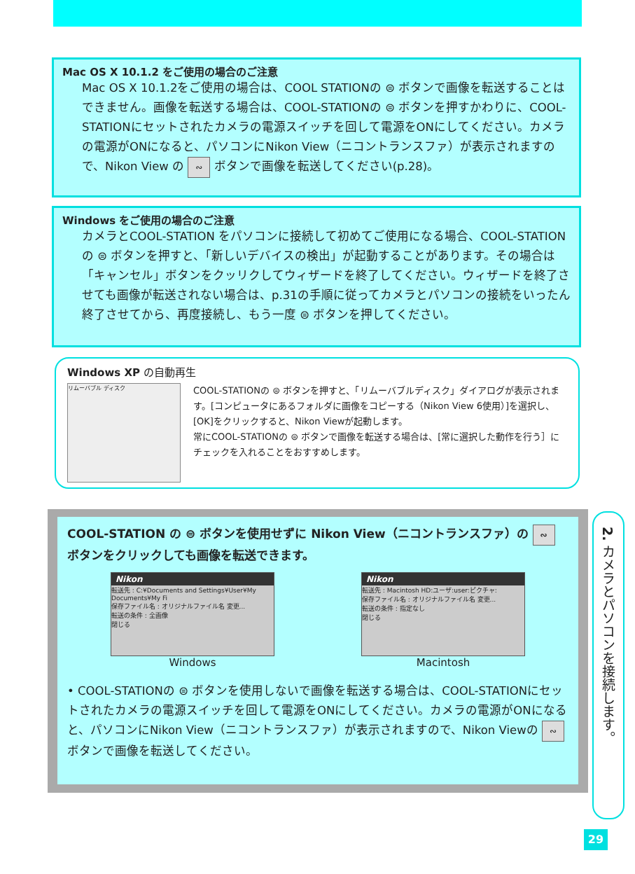Mac OS X 10.1.2 をご使用の場合のご注意
Mac OS X 10.1.2をご使用の場合は、COOL STATIONの ⊜ ボタンで画像を転送することはできません。画像を転送する場合は、COOL-STATIONの ⊜ ボタンを押すかわりに、COOL-STATIONにセットされたカメラの電源スイッチを回して電源をONにしてください。カメラの電源がONになると、パソコンにNikon View（ニコントランスファ）が表示されますので、Nikon View の ∾ ボタンで画像を転送してください(p.28)。
Windows をご使用の場合のご注意
カメラとCOOL-STATION をパソコンに接続して初めてご使用になる場合、COOL-STATIONの ⊜ ボタンを押すと、「新しいデバイスの検出」が起動することがあります。その場合は「キャンセル」ボタンをクッリクしてウィザードを終了してください。ウィザードを終了させても画像が転送されない場合は、p.31の手順に従ってカメラとパソコンの接続をいったん終了させてから、再度接続し、もう一度 ⊜ ボタンを押してください。
Windows XP の自動再生
リムーバブル ディスク
COOL-STATIONの ⊜ ボタンを押すと、「リムーバブルディスク」ダイアログが表示されます。[コンピュータにあるフォルダに画像をコピーする（Nikon View 6使用）]を選択し、[OK]をクリックすると、Nikon Viewが起動します。
常にCOOL-STATIONの ⊜ ボタンで画像を転送する場合は、[常に選択した動作を行う］にチェックを入れることをおすすめします。
COOL-STATION の ⊜ ボタンを使用せずに Nikon View（ニコントランスファ）の ∾ ボタンをクリックしても画像を転送できます。
Nikon
転送先 : C:¥Documents and Settings¥User¥My Documents¥My Fi
保存ファイル名 : オリジナルファイル名 変更...
転送の条件 : 全画像
閉じる
Windows
Nikon
転送先 : Macintosh HD:ユーザ:user:ピクチャ:
保存ファイル名 : オリジナルファイル名 変更...
転送の条件 : 指定なし
閉じる
Macintosh
• COOL-STATIONの ⊜ ボタンを使用しないで画像を転送する場合は、COOL-STATIONにセットされたカメラの電源スイッチを回して電源をONにしてください。カメラの電源がONになると、パソコンにNikon View（ニコントランスファ）が表示されますので、Nikon Viewの ∾ ボタンで画像を転送してください。
2. カメラとパソコンを接続します。
29